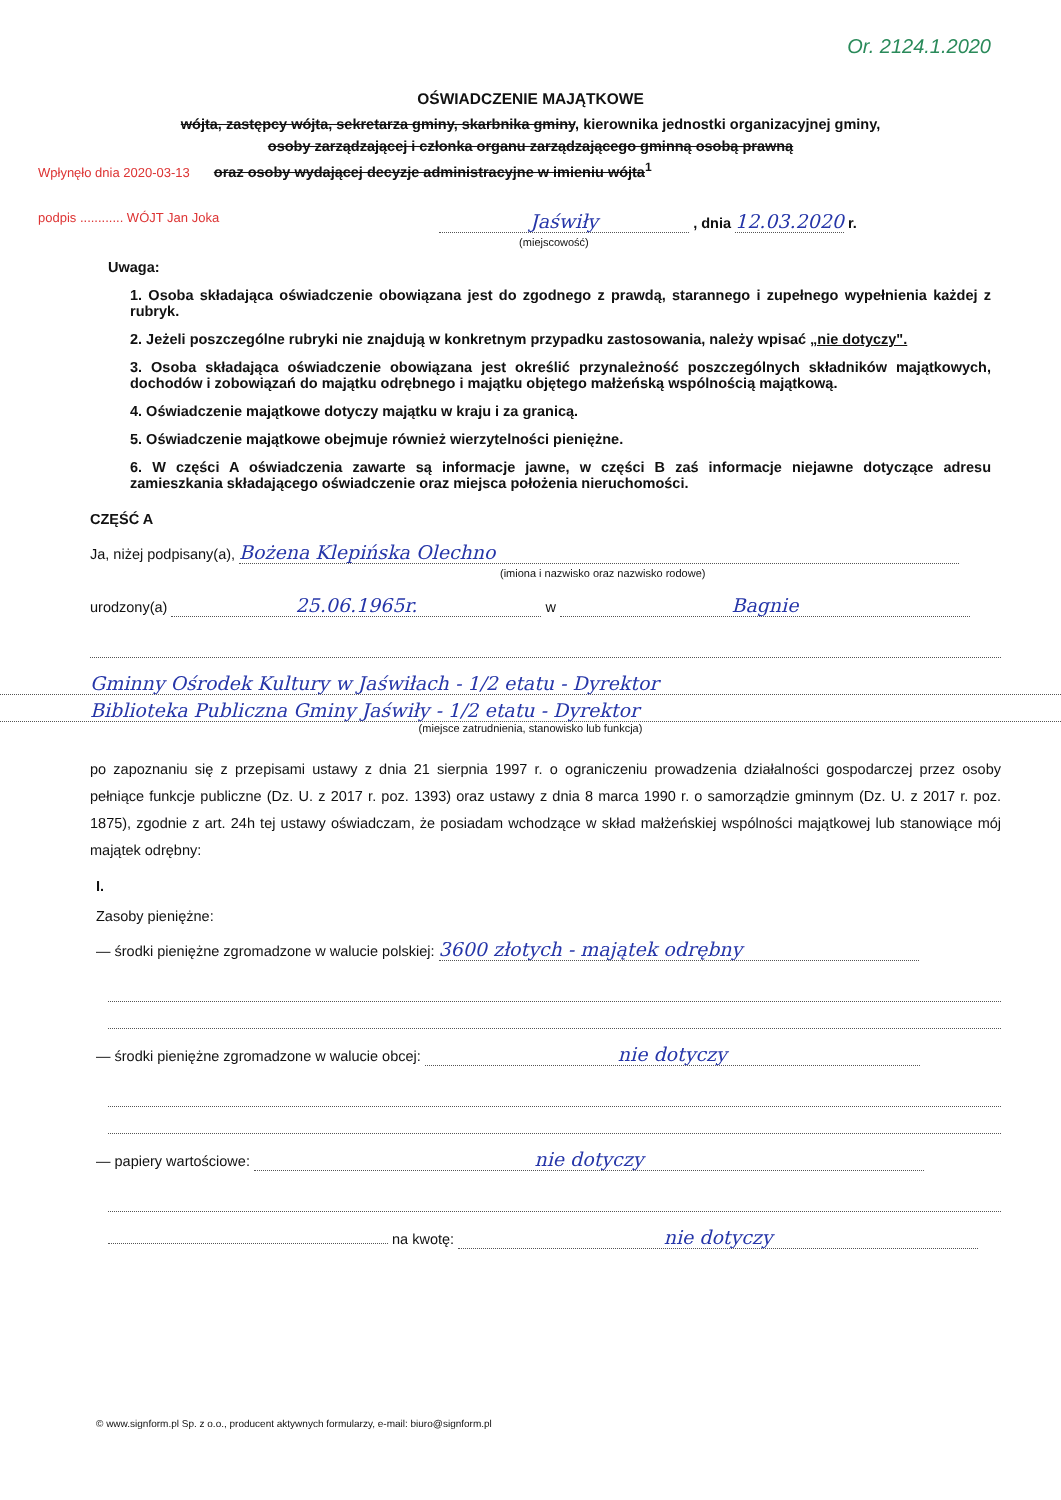Or. 2124.1.2020
OŚWIADCZENIE MAJĄTKOWE
wójta, zastępcy wójta, sekretarza gminy, skarbnika gminy, kierownika jednostki organizacyjnej gminy,
osoby zarządzającej i członka organu zarządzającego gminną osobą prawną
Wpłynęło dnia 2020-03-13 oraz osoby wydającej decyzje administracyjne w imieniu wójta<sup>1</sup>
podpis ............ WÓJT Jan Joka Jaświły , dnia 12.03.2020 r.
(miejscowość)
Uwaga:
1. Osoba składająca oświadczenie obowiązana jest do zgodnego z prawdą, starannego i zupełnego wypełnienia każdej z rubryk.
2. Jeżeli poszczególne rubryki nie znajdują w konkretnym przypadku zastosowania, należy wpisać „nie dotyczy".
3. Osoba składająca oświadczenie obowiązana jest określić przynależność poszczególnych składników majątkowych, dochodów i zobowiązań do majątku odrębnego i majątku objętego małżeńską wspólnością majątkową.
4. Oświadczenie majątkowe dotyczy majątku w kraju i za granicą.
5. Oświadczenie majątkowe obejmuje również wierzytelności pieniężne.
6. W części A oświadczenia zawarte są informacje jawne, w części B zaś informacje niejawne dotyczące adresu zamieszkania składającego oświadczenie oraz miejsca położenia nieruchomości.
CZĘŚĆ A
Ja, niżej podpisany(a), Bożena Klepińska Olechno
(imiona i nazwisko oraz nazwisko rodowe)
urodzony(a) 25.06.1965r. w Bagnie
Gminny Ośrodek Kultury w Jaświłach - 1/2 etatu - Dyrektor
Biblioteka Publiczna Gminy Jaświły - 1/2 etatu - Dyrektor
(miejsce zatrudnienia, stanowisko lub funkcja)
po zapoznaniu się z przepisami ustawy z dnia 21 sierpnia 1997 r. o ograniczeniu prowadzenia działalności gospodarczej przez osoby pełniące funkcje publiczne (Dz. U. z 2017 r. poz. 1393) oraz ustawy z dnia 8 marca 1990 r. o samorządzie gminnym (Dz. U. z 2017 r. poz. 1875), zgodnie z art. 24h tej ustawy oświadczam, że posiadam wchodzące w skład małżeńskiej wspólności majątkowej lub stanowiące mój majątek odrębny:
I.
Zasoby pieniężne:
— środki pieniężne zgromadzone w walucie polskiej: 3600 złotych - majątek odrębny
— środki pieniężne zgromadzone w walucie obcej: nie dotyczy
— papiery wartościowe: nie dotyczy
na kwotę: nie dotyczy
© www.signform.pl Sp. z o.o., producent aktywnych formularzy, e-mail: biuro@signform.pl